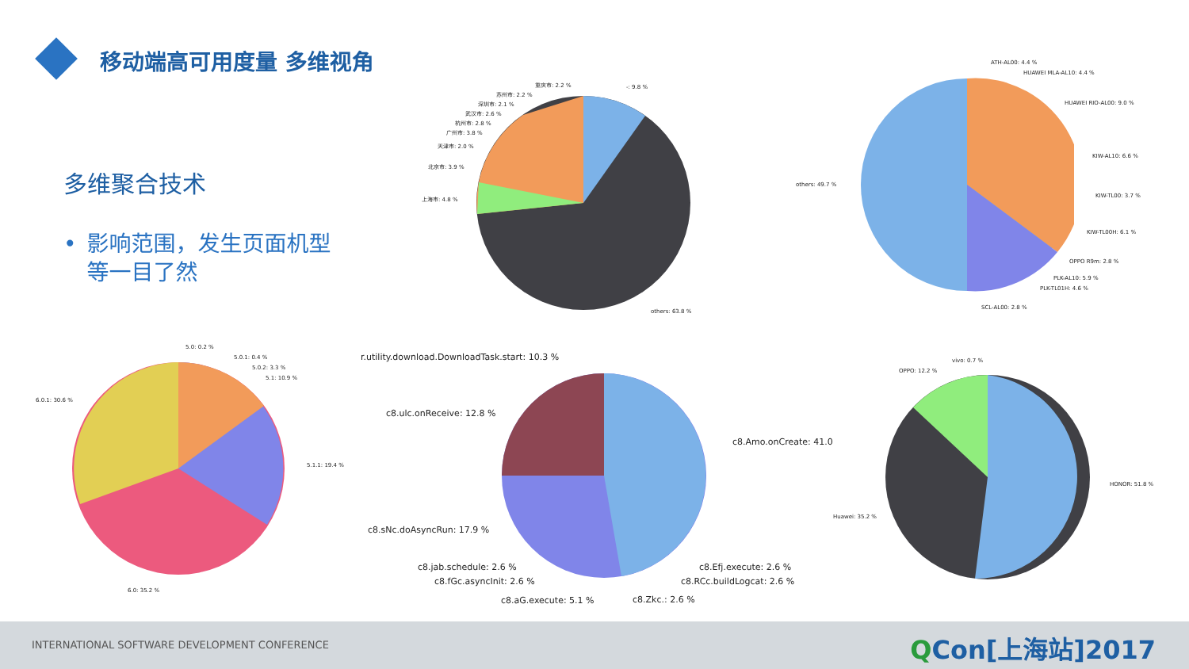移动端高可用度量 多维视角
多维聚合技术
• 影响范围，发生页面机型等一目了然
-: 9.8 %
重庆市: 2.2 %
苏州市: 2.2 %
深圳市: 2.1 %
武汉市: 2.6 %
杭州市: 2.8 %
广州市: 3.8 %
天津市: 2.0 %
北京市: 3.9 %
上海市: 4.8 %
others: 63.8 %
ATH-AL00: 4.4 %
HUAWEI MLA-AL10: 4.4 %
HUAWEI RIO-AL00: 9.0 %
KIW-AL10: 6.6 %
others: 49.7 %
KIW-TL00: 3.7 %
KIW-TL00H: 6.1 %
OPPO R9m: 2.8 %
PLK-AL10: 5.9 %
PLK-TL01H: 4.6 %
SCL-AL00: 2.8 %
5.0: 0.2 %
5.0.1: 0.4 %
5.0.2: 3.3 %
5.1: 10.9 %
6.0.1: 30.6 %
5.1.1: 19.4 %
6.0: 35.2 %
r.utility.download.DownloadTask.start: 10.3 %
c8.ulc.onReceive: 12.8 %
c8.Amo.onCreate: 41.0
c8.sNc.doAsyncRun: 17.9 %
c8.jab.schedule: 2.6 % c8.Efj.execute: 2.6 %
c8.fGc.asyncInit: 2.6 % c8.RCc.buildLogcat: 2.6 %
c8.aG.execute: 5.1 % c8.Zkc.: 2.6 %
vivo: 0.7 %
OPPO: 12.2 %
HONOR: 51.8 %
Huawei: 35.2 %
INTERNATIONAL SOFTWARE DEVELOPMENT CONFERENCE
QCon[上海站]2017